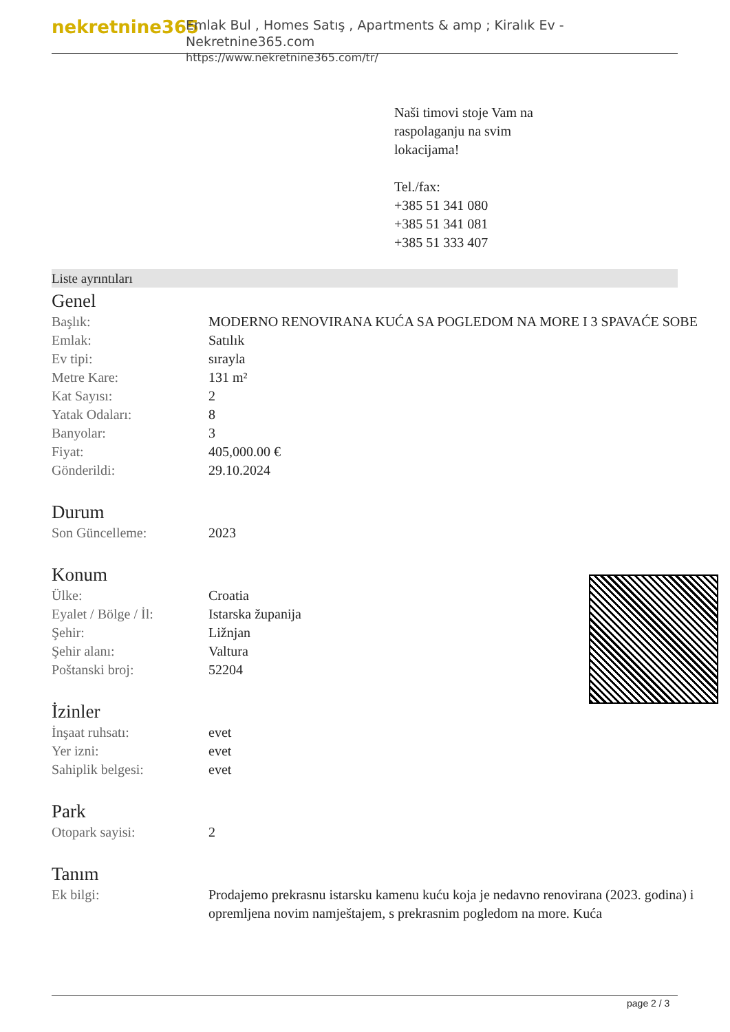nekretnine365
Emlak Bul , Homes Satış , Apartments & amp ; Kiralık Ev - Nekretnine365.com
https://www.nekretnine365.com/tr/
Naši timovi stoje Vam na
raspolaganju na svim
lokacijama!
Tel./fax:
+385 51 341 080
+385 51 341 081
+385 51 333 407
Liste ayrıntıları
Genel
| Başlık: | MODERNO RENOVIRANA KUĆA SA POGLEDOM NA MORE I 3 SPAVAĆE SOBE |
| Emlak: | Satılık |
| Ev tipi: | sırayla |
| Metre Kare: | 131 m² |
| Kat Sayısı: | 2 |
| Yatak Odaları: | 8 |
| Banyolar: | 3 |
| Fiyat: | 405,000.00 € |
| Gönderildi: | 29.10.2024 |
Durum
| Son Güncelleme: | 2023 |
Konum
| Ülke: | Croatia |
| Eyalet / Bölge / İl: | Istarska županija |
| Şehir: | Ližnjan |
| Şehir alanı: | Valtura |
| Poštanski broj: | 52204 |
İzinler
| İnşaat ruhsatı: | evet |
| Yer izni: | evet |
| Sahiplik belgesi: | evet |
Park
| Otopark sayisi: | 2 |
Tanım
| Ek bilgi: | Prodajemo prekrasnu istarsku kamenu kuću koja je nedavno renovirana (2023. godina) i opremljena novim namještajem, s prekrasnim pogledom na more. Kuća |
page 2 / 3